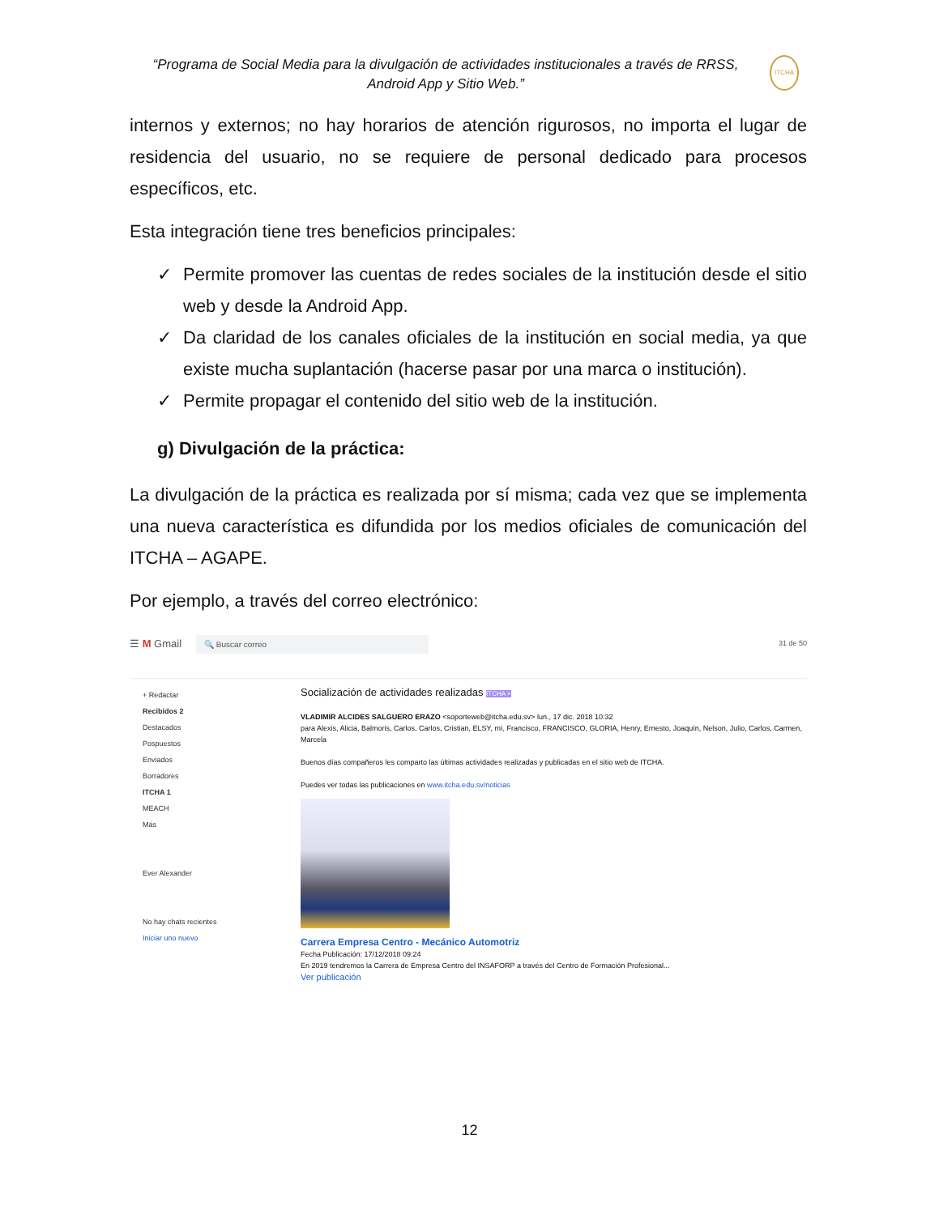“Programa de Social Media para la divulgación de actividades institucionales a través de RRSS, Android App y Sitio Web.”
ITCHA
internos y externos; no hay horarios de atención rigurosos, no importa el lugar de residencia del usuario, no se requiere de personal dedicado para procesos específicos, etc.
Esta integración tiene tres beneficios principales:
✓ Permite promover las cuentas de redes sociales de la institución desde el sitio web y desde la Android App.
✓ Da claridad de los canales oficiales de la institución en social media, ya que existe mucha suplantación (hacerse pasar por una marca o institución).
✓ Permite propagar el contenido del sitio web de la institución.
g) Divulgación de la práctica:
La divulgación de la práctica es realizada por sí misma; cada vez que se implementa una nueva característica es difundida por los medios oficiales de comunicación del ITCHA – AGAPE.
Por ejemplo, a través del correo electrónico:
☰ M Gmail 🔍 Buscar correo 31 de 50
+ Redactar
Recibidos 2
Destacados
Pospuestos
Enviados
Borradores
ITCHA 1
MEACH
Más
Ever Alexander
No hay chats recientes
Iniciar uno nuevo
Socialización de actividades realizadas ITCHA ×
VLADIMIR ALCIDES SALGUERO ERAZO <soporteweb@itcha.edu.sv> lun., 17 dic. 2018 10:32
para Alexis, Alicia, Balmoris, Carlos, Carlos, Cristian, ELSY, mí, Francisco, FRANCISCO, GLORIA, Henry, Ernesto, Joaquín, Nelson, Julio, Carlos, Carmen, Marcela
Buenos días compañeros les comparto las últimas actividades realizadas y publicadas en el sitio web de ITCHA.
Puedes ver todas las publicaciones en www.itcha.edu.sv/noticias
Carrera Empresa Centro - Mecánico Automotriz
Fecha Publicación: 17/12/2018 09:24
En 2019 tendremos la Carrera de Empresa Centro del INSAFORP a través del Centro de Formación Profesional...
Ver publicación
12